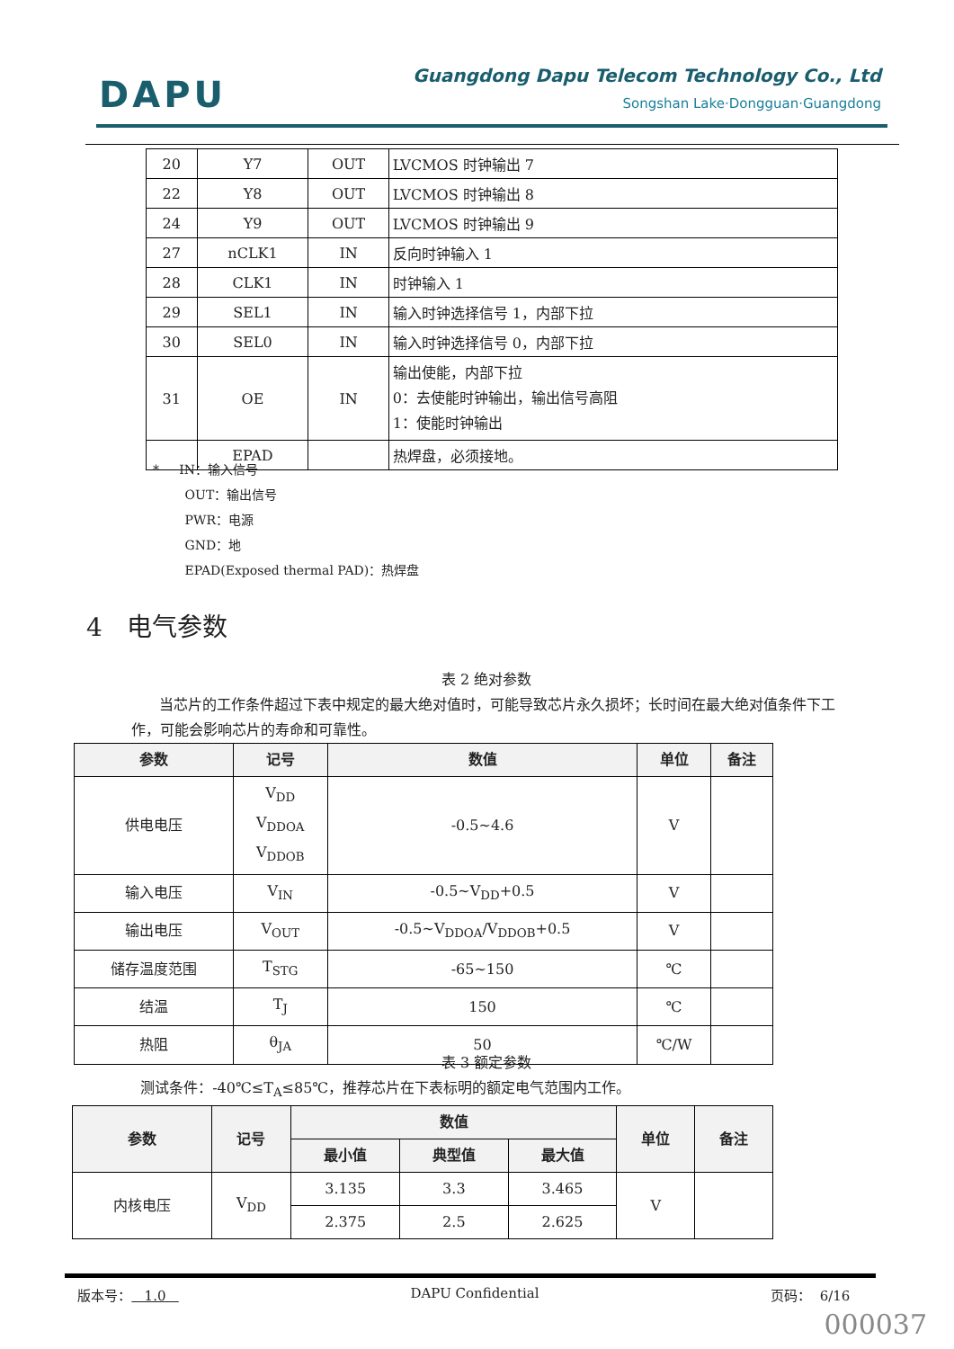DAPU
Guangdong Dapu Telecom Technology Co., Ltd
Songshan Lake·Dongguan·Guangdong
| 20 | Y7 | OUT | LVCMOS 时钟输出 7 |
| 22 | Y8 | OUT | LVCMOS 时钟输出 8 |
| 24 | Y9 | OUT | LVCMOS 时钟输出 9 |
| 27 | nCLK1 | IN | 反向时钟输入 1 |
| 28 | CLK1 | IN | 时钟输入 1 |
| 29 | SEL1 | IN | 输入时钟选择信号 1，内部下拉 |
| 30 | SEL0 | IN | 输入时钟选择信号 0，内部下拉 |
| 31 | OE | IN | 输出使能，内部下拉 0：去使能时钟输出，输出信号高阻 1：使能时钟输出 |
| | EPAD | | 热焊盘，必须接地。 |
* IN：输入信号
OUT：输出信号
PWR：电源
GND：地
EPAD(Exposed thermal PAD)：热焊盘
4 电气参数
表 2 绝对参数
当芯片的工作条件超过下表中规定的最大绝对值时，可能导致芯片永久损坏；长时间在最大绝对值条件下工作，可能会影响芯片的寿命和可靠性。
| 参数 | 记号 | 数值 | 单位 | 备注 |
| --- | --- | --- | --- | --- |
| 供电电压 | V<sub>DD</sub> V<sub>DDOA</sub> V<sub>DDOB</sub> | -0.5~4.6 | V | |
| 输入电压 | V<sub>IN</sub> | -0.5~V<sub>DD</sub>+0.5 | V | |
| 输出电压 | V<sub>OUT</sub> | -0.5~V<sub>DDOA</sub>/V<sub>DDOB</sub>+0.5 | V | |
| 储存温度范围 | T<sub>STG</sub> | -65~150 | ℃ | |
| 结温 | T<sub>J</sub> | 150 | ℃ | |
| 热阻 | θ<sub>JA</sub> | 50 | ℃/W | |
表 3 额定参数
测试条件：-40℃≤T<sub>A</sub>≤85℃，推荐芯片在下表标明的额定电气范围内工作。
| 参数 | 记号 | 数值 | | | 单位 | 备注 |
| --- | --- | --- | --- | --- | --- | --- |
| | | 最小值 | 典型值 | 最大值 | | |
| 内核电压 | V<sub>DD</sub> | 3.135 | 3.3 | 3.465 | V | |
| | | 2.375 | 2.5 | 2.625 | | |
版本号： 1.0 DAPU Confidential 页码： 6/16
000037